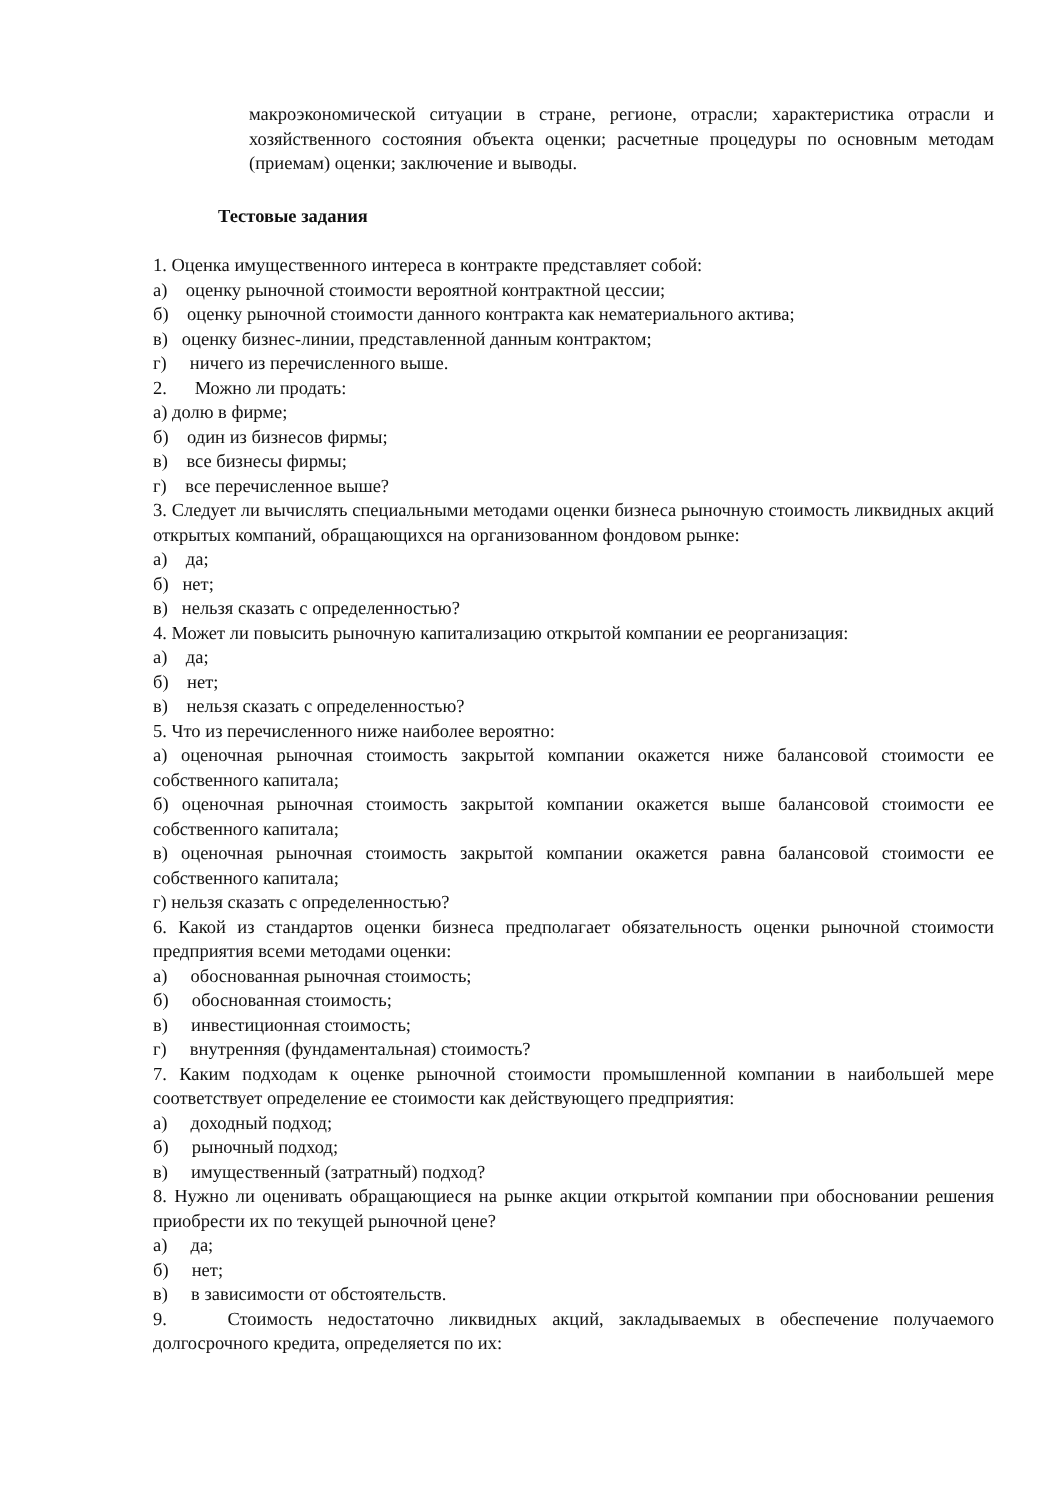макроэкономической ситуации в стране, регионе, отрасли; характеристика отрасли и хозяйственного состояния объекта оценки; расчетные процедуры по основным методам (приемам) оценки; заключение и выводы.
Тестовые задания
1. Оценка имущественного интереса в контракте представляет собой:
а) оценку рыночной стоимости вероятной контрактной цессии;
б) оценку рыночной стоимости данного контракта как нематериального актива;
в) оценку бизнес-линии, представленной данным контрактом;
г) ничего из перечисленного выше.
2. Можно ли продать:
а) долю в фирме;
б) один из бизнесов фирмы;
в) все бизнесы фирмы;
г) все перечисленное выше?
3. Следует ли вычислять специальными методами оценки бизнеса рыночную стоимость ликвидных акций открытых компаний, обращающихся на организованном фондовом рынке:
а) да;
б) нет;
в) нельзя сказать с определенностью?
4. Может ли повысить рыночную капитализацию открытой компании ее реорганизация:
а) да;
б) нет;
в) нельзя сказать с определенностью?
5. Что из перечисленного ниже наиболее вероятно:
а) оценочная рыночная стоимость закрытой компании окажется ниже балансовой стоимости ее собственного капитала;
б) оценочная рыночная стоимость закрытой компании окажется выше балансовой стоимости ее собственного капитала;
в) оценочная рыночная стоимость закрытой компании окажется равна балансовой стоимости ее собственного капитала;
г) нельзя сказать с определенностью?
6. Какой из стандартов оценки бизнеса предполагает обязательность оценки рыночной стоимости предприятия всеми методами оценки:
а) обоснованная рыночная стоимость;
б) обоснованная стоимость;
в) инвестиционная стоимость;
г) внутренняя (фундаментальная) стоимость?
7. Каким подходам к оценке рыночной стоимости промышленной компании в наибольшей мере соответствует определение ее стоимости как действующего предприятия:
а) доходный подход;
б) рыночный подход;
в) имущественный (затратный) подход?
8. Нужно ли оценивать обращающиеся на рынке акции открытой компании при обосновании решения приобрести их по текущей рыночной цене?
а) да;
б) нет;
в) в зависимости от обстоятельств.
9. Стоимость недостаточно ликвидных акций, закладываемых в обеспечение получаемого долгосрочного кредита, определяется по их: